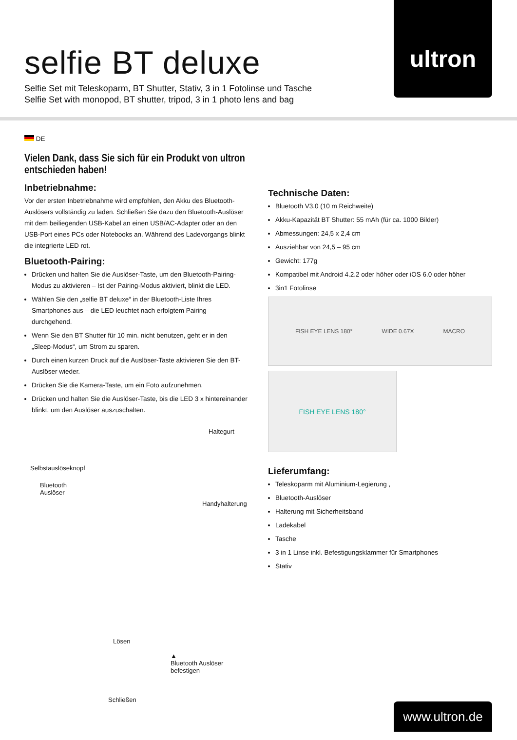selfie BT deluxe
Selfie Set mit Teleskoparm, BT Shutter, Stativ, 3 in 1 Fotolinse und Tasche
Selfie Set with monopod, BT shutter, tripod, 3 in 1 photo lens and bag
ultron
DE
Vielen Dank, dass Sie sich für ein Produkt von ultron entschieden haben!
Inbetriebnahme:
Vor der ersten Inbetriebnahme wird empfohlen, den Akku des Bluetooth-Auslösers vollständig zu laden. Schließen Sie dazu den Bluetooth-Auslöser mit dem beiliegenden USB-Kabel an einen USB/AC-Adapter oder an den USB-Port eines PCs oder Notebooks an. Während des Ladevorgangs blinkt die integrierte LED rot.
Bluetooth-Pairing:
Drücken und halten Sie die Auslöser-Taste, um den Bluetooth-Pairing-Modus zu aktivieren – Ist der Pairing-Modus aktiviert, blinkt die LED.
Wählen Sie den „selfie BT deluxe“ in der Bluetooth-Liste Ihres Smartphones aus – die LED leuchtet nach erfolgtem Pairing durchgehend.
Wenn Sie den BT Shutter für 10 min. nicht benutzen, geht er in den „Sleep-Modus“, um Strom zu sparen.
Durch einen kurzen Druck auf die Auslöser-Taste aktivieren Sie den BT-Auslöser wieder.
Drücken Sie die Kamera-Taste, um ein Foto aufzunehmen.
Drücken und halten Sie die Auslöser-Taste, bis die LED 3 x hintereinander blinkt, um den Auslöser auszuschalten.
Haltegurt
Selbstauslöseknopf
Bluetooth
Auslöser
Handyhalterung
Lösen
▲
Bluetooth Auslöser befestigen
Schließen
Technische Daten:
Bluetooth V3.0 (10 m Reichweite)
Akku-Kapazität BT Shutter: 55 mAh (für ca. 1000 Bilder)
Abmessungen: 24,5 x 2,4 cm
Ausziehbar von 24,5 – 95 cm
Gewicht: 177g
Kompatibel mit Android 4.2.2 oder höher oder iOS 6.0 oder höher
3in1 Fotolinse
FISH EYE LENS 180° WIDE 0.67X MACRO
FISH EYE LENS 180°
Lieferumfang:
Teleskoparm mit Aluminium-Legierung ,
Bluetooth-Auslöser
Halterung mit Sicherheitsband
Ladekabel
Tasche
3 in 1 Linse inkl. Befestigungsklammer für Smartphones
Stativ
www.ultron.de